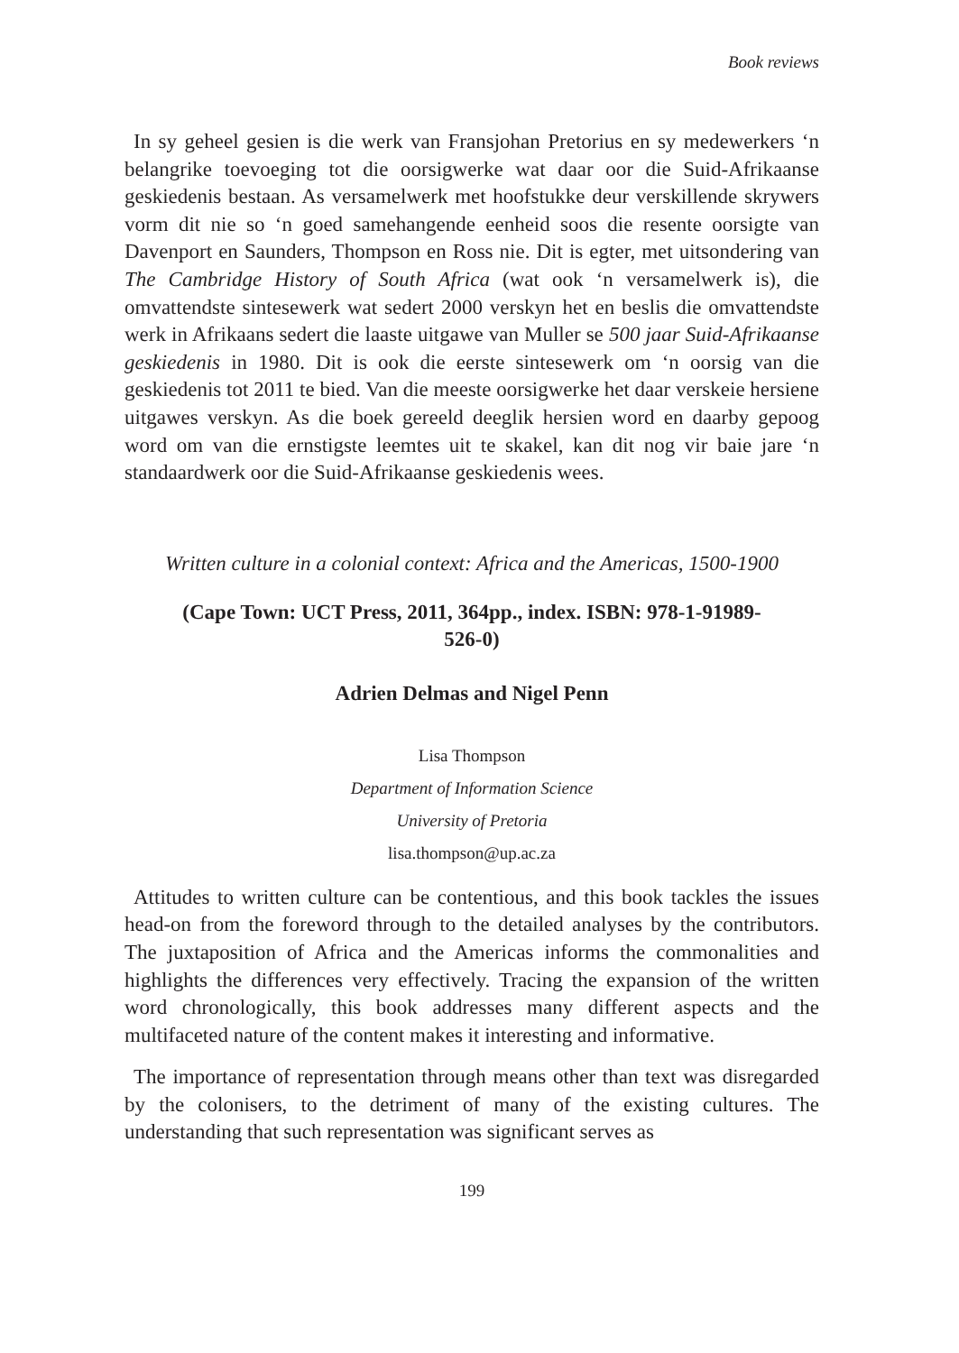Book reviews
In sy geheel gesien is die werk van Fransjohan Pretorius en sy medewerkers ‘n belangrike toevoeging tot die oorsigwerke wat daar oor die Suid-Afrikaanse geskiedenis bestaan. As versamelwerk met hoofstukke deur verskillende skrywers vorm dit nie so ‘n goed samehangende eenheid soos die resente oorsigte van Davenport en Saunders, Thompson en Ross nie. Dit is egter, met uitsondering van The Cambridge History of South Africa (wat ook ‘n versamelwerk is), die omvattendste sintesewerk wat sedert 2000 verskyn het en beslis die omvattendste werk in Afrikaans sedert die laaste uitgawe van Muller se 500 jaar Suid-Afrikaanse geskiedenis in 1980. Dit is ook die eerste sintesewerk om ‘n oorsig van die geskiedenis tot 2011 te bied. Van die meeste oorsigwerke het daar verskeie hersiene uitgawes verskyn. As die boek gereeld deeglik hersien word en daarby gepoog word om van die ernstigste leemtes uit te skakel, kan dit nog vir baie jare ‘n standaardwerk oor die Suid-Afrikaanse geskiedenis wees.
Written culture in a colonial context: Africa and the Americas, 1500-1900
(Cape Town: UCT Press, 2011, 364pp., index. ISBN: 978-1-91989-
526-0)
Adrien Delmas and Nigel Penn
Lisa Thompson
Department of Information Science
University of Pretoria
lisa.thompson@up.ac.za
Attitudes to written culture can be contentious, and this book tackles the issues head-on from the foreword through to the detailed analyses by the contributors. The juxtaposition of Africa and the Americas informs the commonalities and highlights the differences very effectively. Tracing the expansion of the written word chronologically, this book addresses many different aspects and the multifaceted nature of the content makes it interesting and informative.
The importance of representation through means other than text was disregarded by the colonisers, to the detriment of many of the existing cultures. The understanding that such representation was significant serves as
199